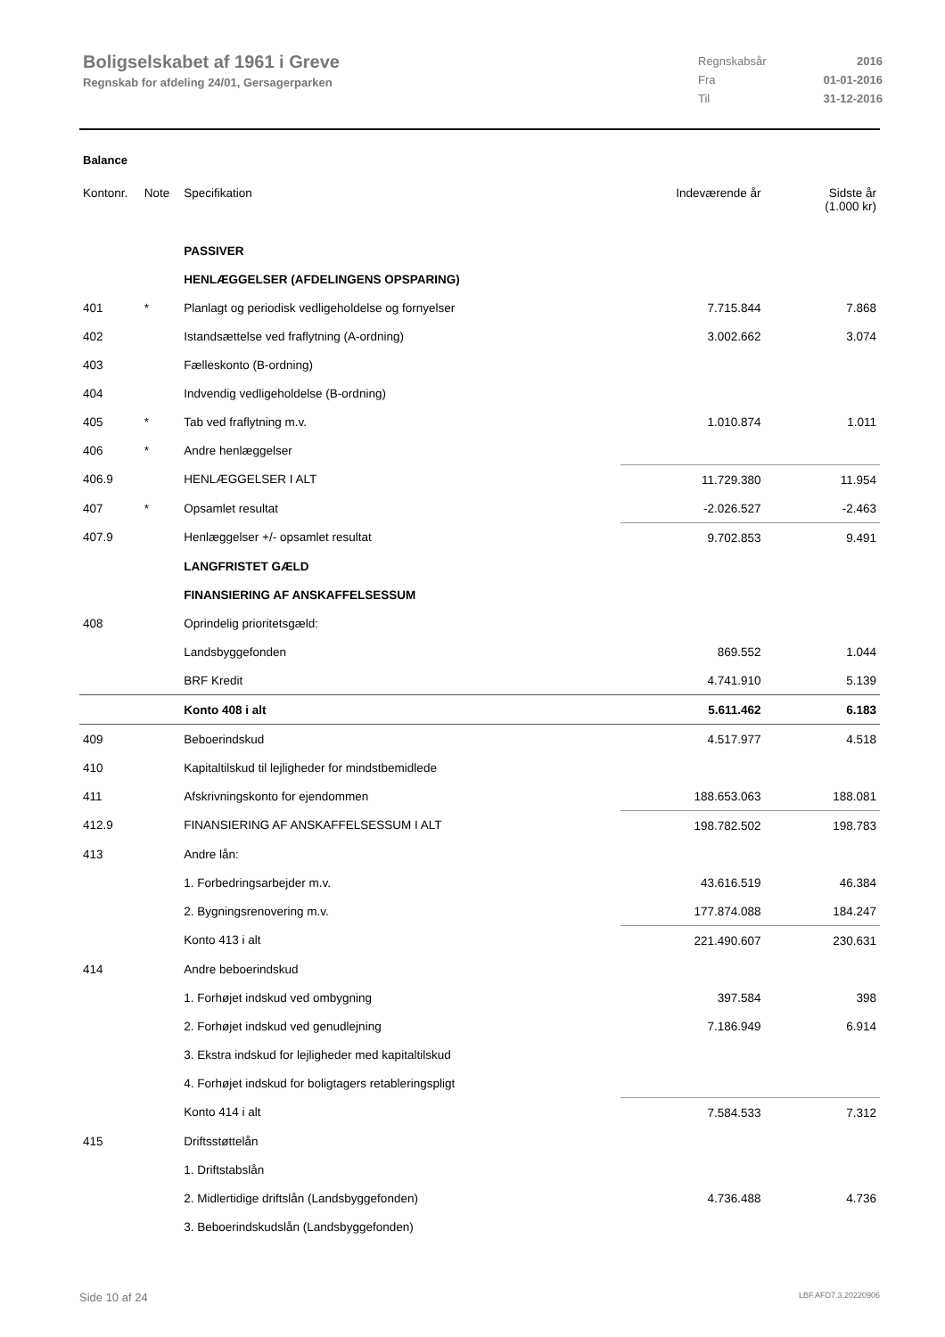Boligselskabet af 1961 i Greve
Regnskab for afdeling 24/01, Gersagerparken
Regnskabsår 2016 Fra 01-01-2016 Til 31-12-2016
Balance
| Kontonr. | Note | Specifikation | Indeværende år | Sidste år (1.000 kr) |
| --- | --- | --- | --- | --- |
| | | PASSIVER | | |
| | | HENLÆGGELSER (AFDELINGENS OPSPARING) | | |
| 401 | * | Planlagt og periodisk vedligeholdelse og fornyelser | 7.715.844 | 7.868 |
| 402 | | Istandsættelse ved fraflytning (A-ordning) | 3.002.662 | 3.074 |
| 403 | | Fælleskonto (B-ordning) | | |
| 404 | | Indvendig vedligeholdelse (B-ordning) | | |
| 405 | * | Tab ved fraflytning m.v. | 1.010.874 | 1.011 |
| 406 | * | Andre henlæggelser | | |
| 406.9 | | HENLÆGGELSER I ALT | 11.729.380 | 11.954 |
| 407 | * | Opsamlet resultat | -2.026.527 | -2.463 |
| 407.9 | | Henlæggelser +/- opsamlet resultat | 9.702.853 | 9.491 |
| | | LANGFRISTET GÆLD | | |
| | | FINANSIERING AF ANSKAFFELSESSUM | | |
| 408 | | Oprindelig prioritetsgæld: | | |
| | | Landsbyggefonden | 869.552 | 1.044 |
| | | BRF Kredit | 4.741.910 | 5.139 |
| | | Konto 408 i alt | 5.611.462 | 6.183 |
| 409 | | Beboerindskud | 4.517.977 | 4.518 |
| 410 | | Kapitaltilskud til lejligheder for mindstbemidlede | | |
| 411 | | Afskrivningskonto for ejendommen | 188.653.063 | 188.081 |
| 412.9 | | FINANSIERING AF ANSKAFFELSESSUM I ALT | 198.782.502 | 198.783 |
| 413 | | Andre lån: | | |
| | | 1. Forbedringsarbejder m.v. | 43.616.519 | 46.384 |
| | | 2. Bygningsrenovering m.v. | 177.874.088 | 184.247 |
| | | Konto 413 i alt | 221.490.607 | 230.631 |
| 414 | | Andre beboerindskud | | |
| | | 1. Forhøjet indskud ved ombygning | 397.584 | 398 |
| | | 2. Forhøjet indskud ved genudlejning | 7.186.949 | 6.914 |
| | | 3. Ekstra indskud for lejligheder med kapitaltilskud | | |
| | | 4. Forhøjet indskud for boligtagers retableringspligt | | |
| | | Konto 414 i alt | 7.584.533 | 7.312 |
| 415 | | Driftsstøttelån | | |
| | | 1. Driftstabslån | | |
| | | 2. Midlertidige driftslån (Landsbyggefonden) | 4.736.488 | 4.736 |
| | | 3. Beboerindskudslån (Landsbyggefonden) | | |
Side 10 af 24 LBF.AFD7.3.20220906